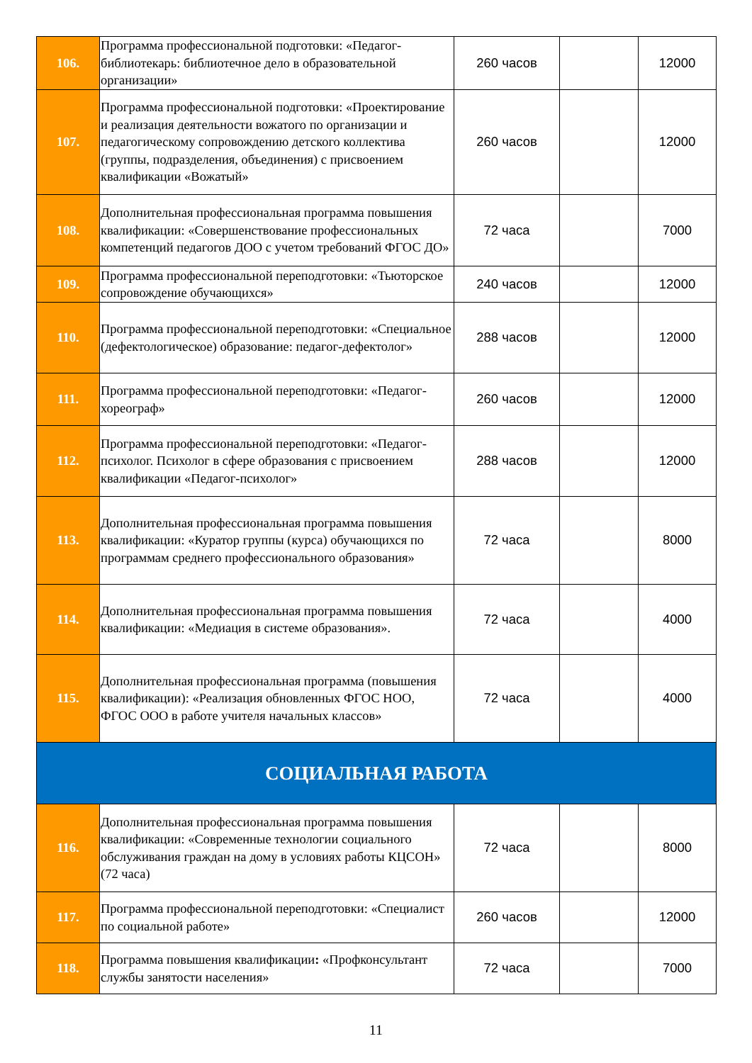| 106. | Программа профессиональной подготовки: «Педагог-библиотекарь: библиотечное дело в образовательной организации» | 260 часов | | 12000 |
| 107. | Программа профессиональной подготовки: «Проектирование и реализация деятельности вожатого по организации и педагогическому сопровождению детского коллектива (группы, подразделения, объединения) с присвоением квалификации «Вожатый» | 260 часов | | 12000 |
| 108. | Дополнительная профессиональная программа повышения квалификации: «Совершенствование профессиональных компетенций педагогов ДОО с учетом требований ФГОС ДО» | 72 часа | | 7000 |
| 109. | Программа профессиональной переподготовки: «Тьюторское сопровождение обучающихся» | 240 часов | | 12000 |
| 110. | Программа профессиональной переподготовки: «Специальное (дефектологическое) образование: педагог-дефектолог» | 288 часов | | 12000 |
| 111. | Программа профессиональной переподготовки: «Педагог-хореограф» | 260 часов | | 12000 |
| 112. | Программа профессиональной переподготовки: «Педагог-психолог. Психолог в сфере образования с присвоением квалификации «Педагог-психолог» | 288 часов | | 12000 |
| 113. | Дополнительная профессиональная программа повышения квалификации: «Куратор группы (курса) обучающихся по программам среднего профессионального образования» | 72 часа | | 8000 |
| 114. | Дополнительная профессиональная программа повышения квалификации: «Медиация в системе образования». | 72 часа | | 4000 |
| 115. | Дополнительная профессиональная программа (повышения квалификации): «Реализация обновленных ФГОС НОО, ФГОС ООО в работе учителя начальных классов» | 72 часа | | 4000 |
| СОЦИАЛЬНАЯ РАБОТА | | | | |
| 116. | Дополнительная профессиональная программа повышения квалификации: «Современные технологии социального обслуживания граждан на дому в условиях работы КЦСОН» (72 часа) | 72 часа | | 8000 |
| 117. | Программа профессиональной переподготовки: «Специалист по социальной работе» | 260 часов | | 12000 |
| 118. | Программа повышения квалификации : «Профконсультант службы занятости населения» | 72 часа | | 7000 |
11